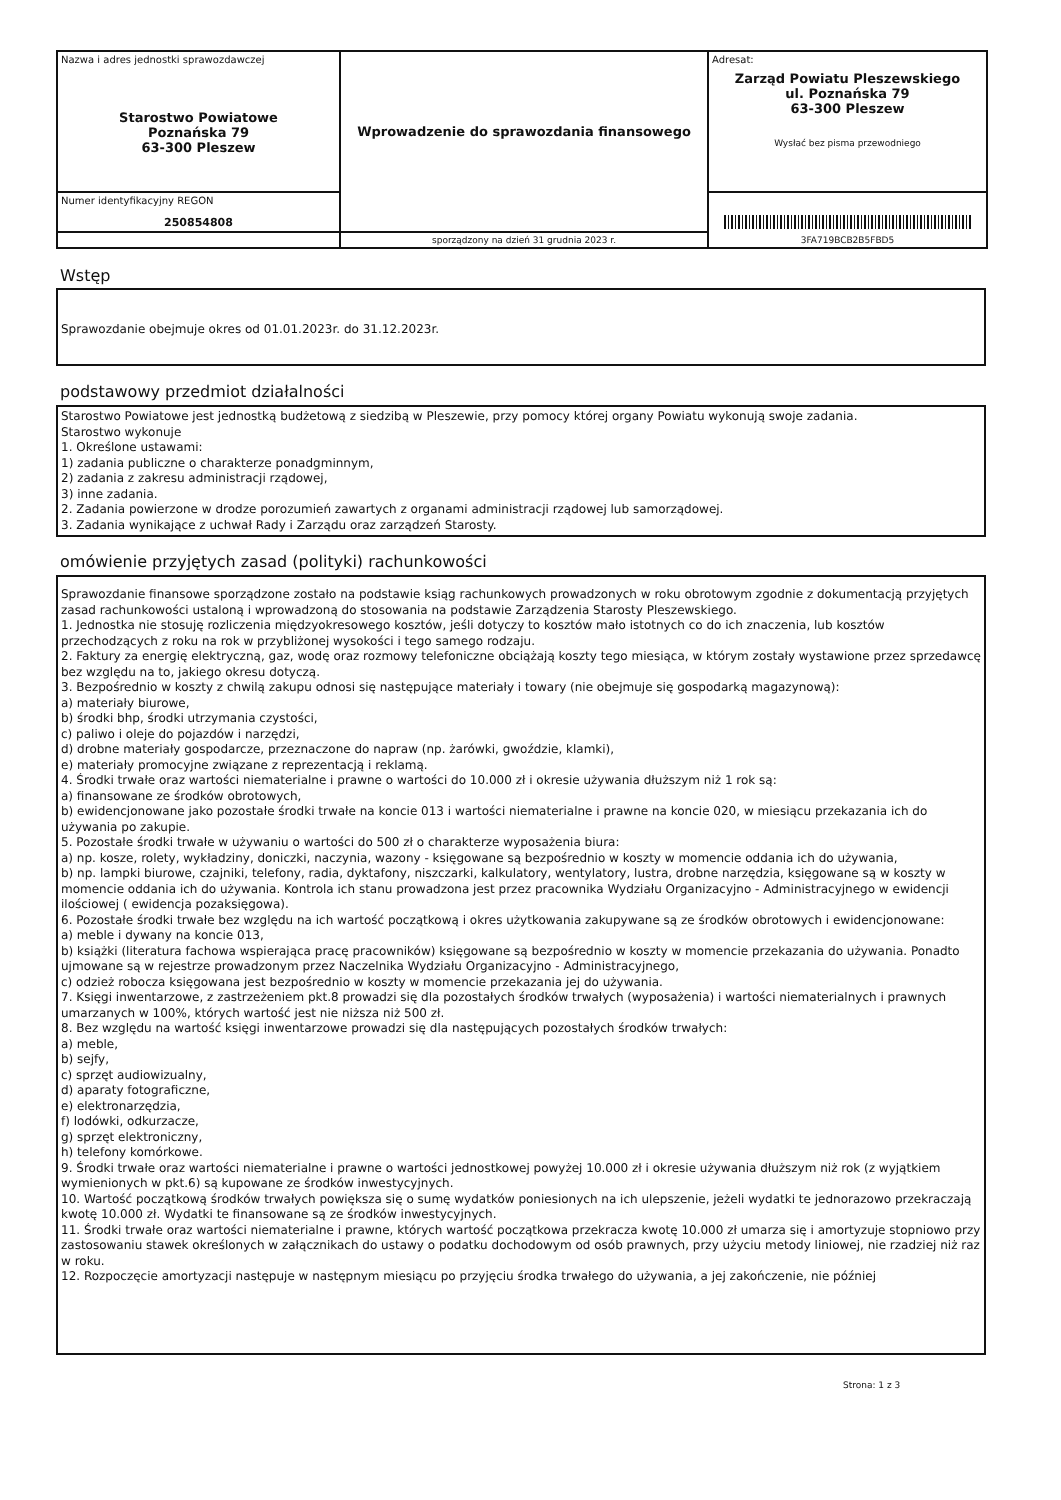| Nazwa i adres jednostki sprawozdawczej Starostwo Powiatowe Poznańska 79 63-300 Pleszew | Wprowadzenie do sprawozdania finansowego | Adresat: Zarząd Powiatu Pleszewskiego ul. Poznańska 79 63-300 Pleszew Wysłać bez pisma przewodniego |
| Numer identyfikacyjny REGON 250854808 | | 3FA719BCB2B5FBD5 |
| | sporządzony na dzień 31 grudnia 2023 r. | |
Wstęp
Sprawozdanie obejmuje okres od 01.01.2023r. do 31.12.2023r.
podstawowy przedmiot działalności
Starostwo Powiatowe jest jednostką budżetową z siedzibą w Pleszewie, przy pomocy której organy Powiatu wykonują swoje zadania.
Starostwo wykonuje
1. Określone ustawami:
1) zadania publiczne o charakterze ponadgminnym,
2) zadania z zakresu administracji rządowej,
3) inne zadania.
2. Zadania powierzone w drodze porozumień zawartych z organami administracji rządowej lub samorządowej.
3. Zadania wynikające z uchwał Rady i Zarządu oraz zarządzeń Starosty.
omówienie przyjętych zasad (polityki) rachunkowości
Sprawozdanie finansowe sporządzone zostało na podstawie ksiąg rachunkowych prowadzonych w roku obrotowym zgodnie z dokumentacją przyjętych zasad rachunkowości ustaloną i wprowadzoną do stosowania na podstawie Zarządzenia Starosty Pleszewskiego.
1. Jednostka nie stosuję rozliczenia międzyokresowego kosztów, jeśli dotyczy to kosztów mało istotnych co do ich znaczenia, lub kosztów przechodzących z roku na rok w przybliżonej wysokości i tego samego rodzaju.
2. Faktury za energię elektryczną, gaz, wodę oraz rozmowy telefoniczne obciążają koszty tego miesiąca, w którym zostały wystawione przez sprzedawcę bez względu na to, jakiego okresu dotyczą.
3. Bezpośrednio w koszty z chwilą zakupu odnosi się następujące materiały i towary (nie obejmuje się gospodarką magazynową):
a) materiały biurowe,
b) środki bhp, środki utrzymania czystości,
c) paliwo i oleje do pojazdów i narzędzi,
d) drobne materiały gospodarcze, przeznaczone do napraw (np. żarówki, gwoździe, klamki),
e) materiały promocyjne związane z reprezentacją i reklamą.
4. Środki trwałe oraz wartości niematerialne i prawne o wartości do 10.000 zł i okresie używania dłuższym niż 1 rok są:
a) finansowane ze środków obrotowych,
b) ewidencjonowane jako pozostałe środki trwałe na koncie 013 i wartości niematerialne i prawne na koncie 020, w miesiącu przekazania ich do używania po zakupie.
5. Pozostałe środki trwałe w używaniu o wartości do 500 zł o charakterze wyposażenia biura:
a) np. kosze, rolety, wykładziny, doniczki, naczynia, wazony - księgowane są bezpośrednio w koszty w momencie oddania ich do używania,
b) np. lampki biurowe, czajniki, telefony, radia, dyktafony, niszczarki, kalkulatory, wentylatory, lustra, drobne narzędzia, księgowane są w koszty w momencie oddania ich do używania. Kontrola ich stanu prowadzona jest przez pracownika Wydziału Organizacyjno - Administracyjnego w ewidencji ilościowej ( ewidencja pozaksięgowa).
6. Pozostałe środki trwałe bez względu na ich wartość początkową i okres użytkowania zakupywane są ze środków obrotowych i ewidencjonowane:
a) meble i dywany na koncie 013,
b) książki (literatura fachowa wspierająca pracę pracowników) księgowane są bezpośrednio w koszty w momencie przekazania do używania. Ponadto ujmowane są w rejestrze prowadzonym przez Naczelnika Wydziału Organizacyjno - Administracyjnego,
c) odzież robocza księgowana jest bezpośrednio w koszty w momencie przekazania jej do używania.
7. Księgi inwentarzowe, z zastrzeżeniem pkt.8 prowadzi się dla pozostałych środków trwałych (wyposażenia) i wartości niematerialnych i prawnych umarzanych w 100%, których wartość jest nie niższa niż 500 zł.
8. Bez względu na wartość księgi inwentarzowe prowadzi się dla następujących pozostałych środków trwałych:
a) meble,
b) sejfy,
c) sprzęt audiowizualny,
d) aparaty fotograficzne,
e) elektronarzędzia,
f) lodówki, odkurzacze,
g) sprzęt elektroniczny,
h) telefony komórkowe.
9. Środki trwałe oraz wartości niematerialne i prawne o wartości jednostkowej powyżej 10.000 zł i okresie używania dłuższym niż rok (z wyjątkiem wymienionych w pkt.6) są kupowane ze środków inwestycyjnych.
10. Wartość początkową środków trwałych powiększa się o sumę wydatków poniesionych na ich ulepszenie, jeżeli wydatki te jednorazowo przekraczają kwotę 10.000 zł. Wydatki te finansowane są ze środków inwestycyjnych.
11. Środki trwałe oraz wartości niematerialne i prawne, których wartość początkowa przekracza kwotę 10.000 zł umarza się i amortyzuje stopniowo przy zastosowaniu stawek określonych w załącznikach do ustawy o podatku dochodowym od osób prawnych, przy użyciu metody liniowej, nie rzadziej niż raz w roku.
12. Rozpoczęcie amortyzacji następuje w następnym miesiącu po przyjęciu środka trwałego do używania, a jej zakończenie, nie później
Strona: 1 z 3